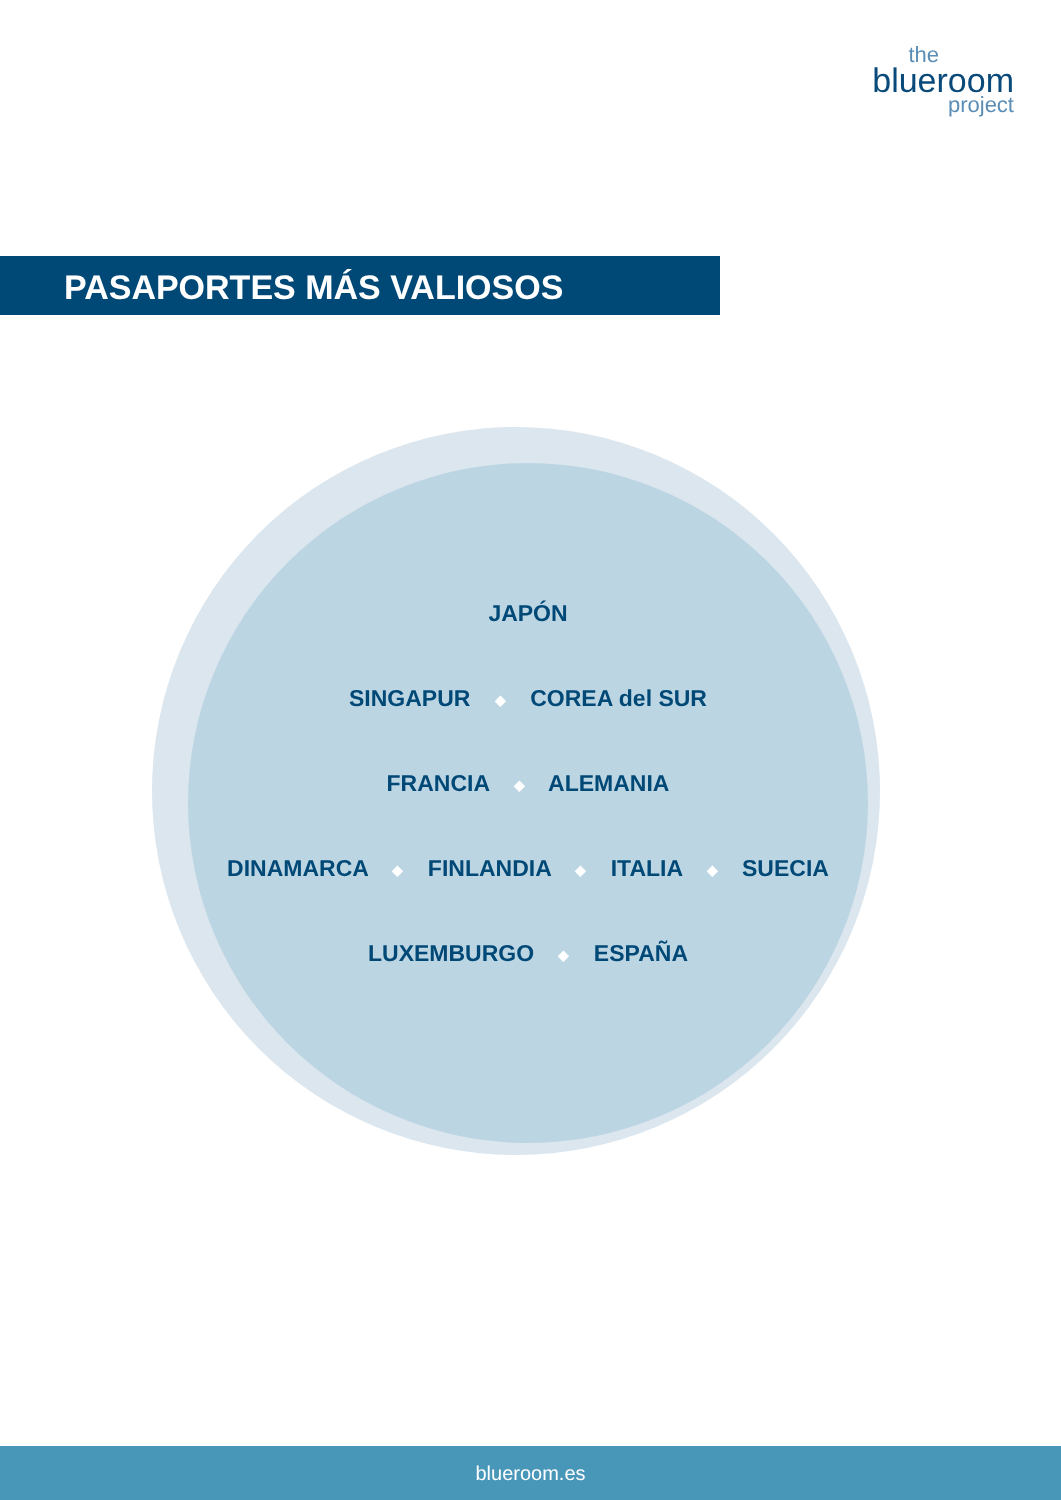the
blueroom
project
PASAPORTES MÁS VALIOSOS
JAPÓN
SINGAPUR ◆ COREA del SUR
FRANCIA ◆ ALEMANIA
DINAMARCA ◆ FINLANDIA ◆ ITALIA ◆ SUECIA
LUXEMBURGO ◆ ESPAÑA
blueroom.es